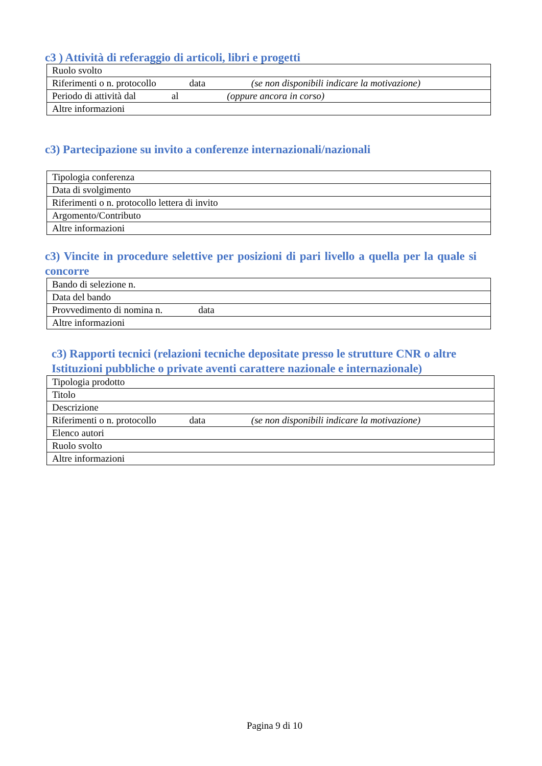c3 ) Attività di referaggio di articoli, libri e progetti
| Ruolo svolto |
| Riferimenti o n. protocollo data (se non disponibili indicare la motivazione) |
| Periodo di attività dal al (oppure ancora in corso) |
| Altre informazioni |
c3) Partecipazione su invito a conferenze internazionali/nazionali
| Tipologia conferenza |
| Data di svolgimento |
| Riferimenti o n. protocollo lettera di invito |
| Argomento/Contributo |
| Altre informazioni |
c3) Vincite in procedure selettive per posizioni di pari livello a quella per la quale si concorre
| Bando di selezione n. |
| Data del bando |
| Provvedimento di nomina n. data |
| Altre informazioni |
c3) Rapporti tecnici (relazioni tecniche depositate presso le strutture CNR o altre Istituzioni pubbliche o private aventi carattere nazionale e internazionale)
| Tipologia prodotto |
| Titolo |
| Descrizione |
| Riferimenti o n. protocollo data (se non disponibili indicare la motivazione) |
| Elenco autori |
| Ruolo svolto |
| Altre informazioni |
Pagina 9 di 10